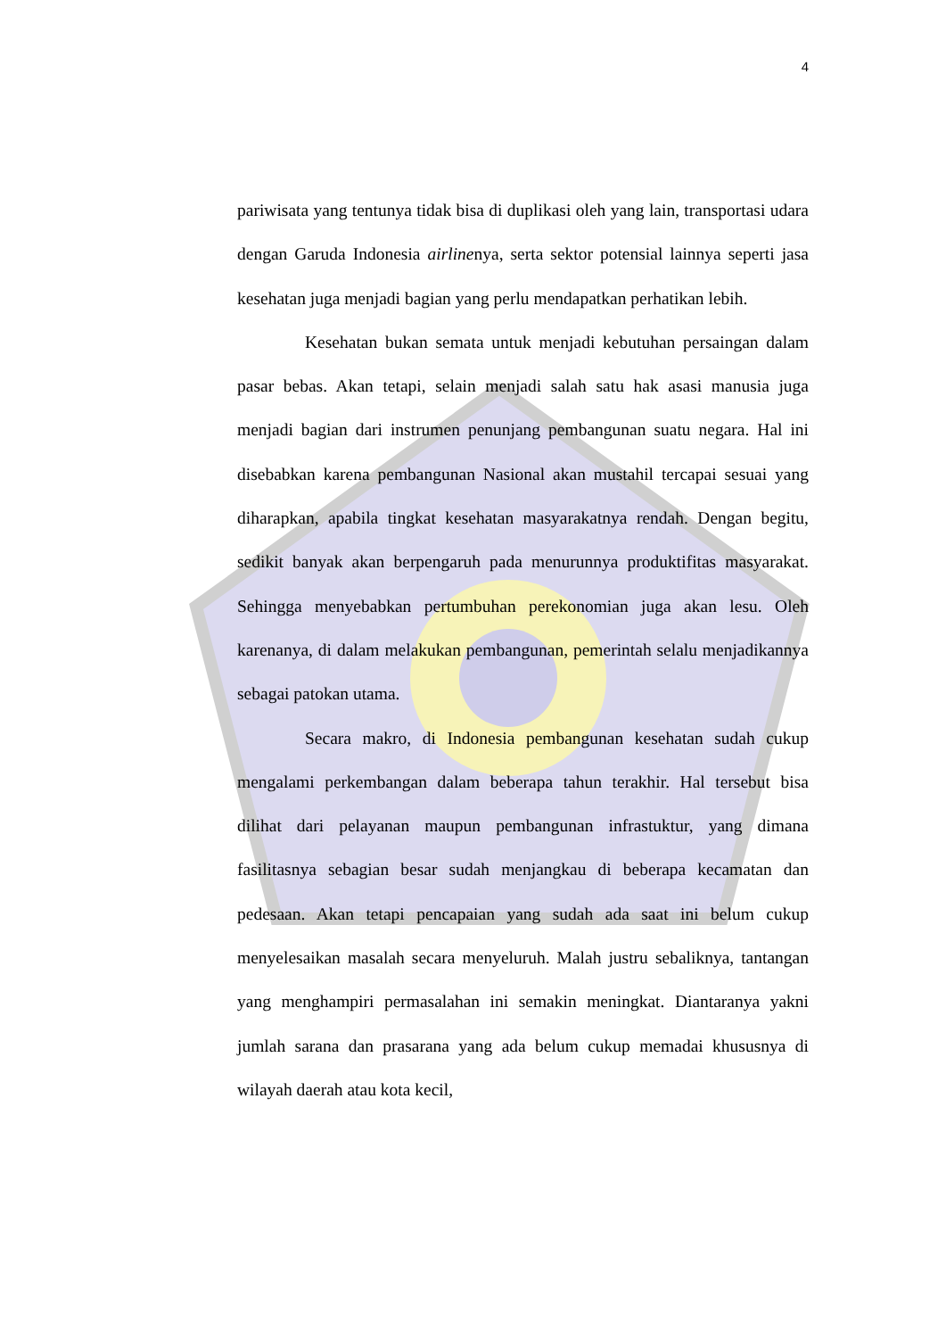4
pariwisata yang tentunya tidak bisa di duplikasi oleh yang lain, transportasi udara dengan Garuda Indonesia airlinenya, serta sektor potensial lainnya seperti jasa kesehatan juga menjadi bagian yang perlu mendapatkan perhatikan lebih.
Kesehatan bukan semata untuk menjadi kebutuhan persaingan dalam pasar bebas. Akan tetapi, selain menjadi salah satu hak asasi manusia juga menjadi bagian dari instrumen penunjang pembangunan suatu negara. Hal ini disebabkan karena pembangunan Nasional akan mustahil tercapai sesuai yang diharapkan, apabila tingkat kesehatan masyarakatnya rendah. Dengan begitu, sedikit banyak akan berpengaruh pada menurunnya produktifitas masyarakat. Sehingga menyebabkan pertumbuhan perekonomian juga akan lesu. Oleh karenanya, di dalam melakukan pembangunan, pemerintah selalu menjadikannya sebagai patokan utama.
Secara makro, di Indonesia pembangunan kesehatan sudah cukup mengalami perkembangan dalam beberapa tahun terakhir. Hal tersebut bisa dilihat dari pelayanan maupun pembangunan infrastuktur, yang dimana fasilitasnya sebagian besar sudah menjangkau di beberapa kecamatan dan pedesaan. Akan tetapi pencapaian yang sudah ada saat ini belum cukup menyelesaikan masalah secara menyeluruh. Malah justru sebaliknya, tantangan yang menghampiri permasalahan ini semakin meningkat. Diantaranya yakni jumlah sarana dan prasarana yang ada belum cukup memadai khususnya di wilayah daerah atau kota kecil,